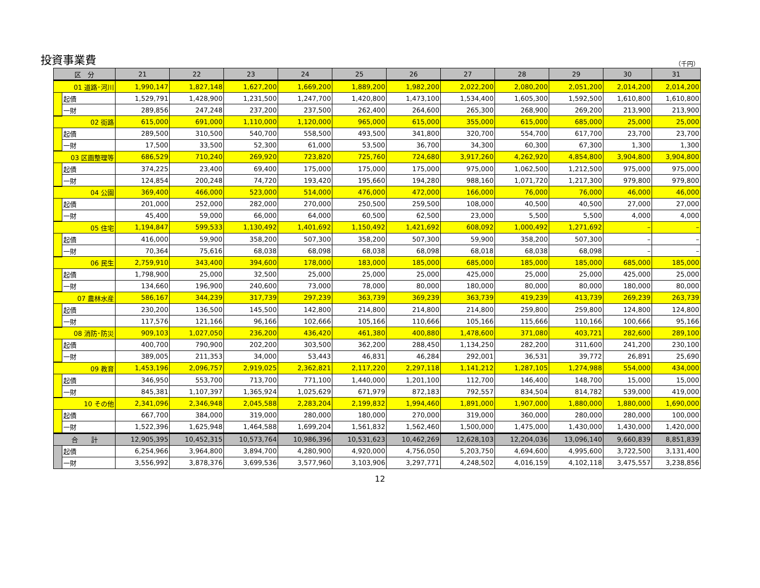投資事業費
（千円）
| 区 分 | | 21 | 22 | 23 | 24 | 25 | 26 | 27 | 28 | 29 | 30 | 31 |
| --- | --- | --- | --- | --- | --- | --- | --- | --- | --- | --- | --- | --- |
| 01 道路･河川 | | 1,990,147 | 1,827,148 | 1,627,200 | 1,669,200 | 1,889,200 | 1,982,200 | 2,022,200 | 2,080,200 | 2,051,200 | 2,014,200 | 2,014,200 |
| | 起債 | 1,529,791 | 1,428,900 | 1,231,500 | 1,247,700 | 1,420,800 | 1,473,100 | 1,534,400 | 1,605,300 | 1,592,500 | 1,610,800 | 1,610,800 |
| | 一財 | 289,856 | 247,248 | 237,200 | 237,500 | 262,400 | 264,600 | 265,300 | 268,900 | 269,200 | 213,900 | 213,900 |
| 02 街路 | | 615,000 | 691,000 | 1,110,000 | 1,120,000 | 965,000 | 615,000 | 355,000 | 615,000 | 685,000 | 25,000 | 25,000 |
| | 起債 | 289,500 | 310,500 | 540,700 | 558,500 | 493,500 | 341,800 | 320,700 | 554,700 | 617,700 | 23,700 | 23,700 |
| | 一財 | 17,500 | 33,500 | 52,300 | 61,000 | 53,500 | 36,700 | 34,300 | 60,300 | 67,300 | 1,300 | 1,300 |
| 03 区画整理等 | | 686,529 | 710,240 | 269,920 | 723,820 | 725,760 | 724,680 | 3,917,260 | 4,262,920 | 4,854,800 | 3,904,800 | 3,904,800 |
| | 起債 | 374,225 | 23,400 | 69,400 | 175,000 | 175,000 | 175,000 | 975,000 | 1,062,500 | 1,212,500 | 975,000 | 975,000 |
| | 一財 | 124,854 | 200,248 | 74,720 | 193,420 | 195,660 | 194,280 | 988,160 | 1,071,720 | 1,217,300 | 979,800 | 979,800 |
| 04 公園 | | 369,400 | 466,000 | 523,000 | 514,000 | 476,000 | 472,000 | 166,000 | 76,000 | 76,000 | 46,000 | 46,000 |
| | 起債 | 201,000 | 252,000 | 282,000 | 270,000 | 250,500 | 259,500 | 108,000 | 40,500 | 40,500 | 27,000 | 27,000 |
| | 一財 | 45,400 | 59,000 | 66,000 | 64,000 | 60,500 | 62,500 | 23,000 | 5,500 | 5,500 | 4,000 | 4,000 |
| 05 住宅 | | 1,194,847 | 599,533 | 1,130,492 | 1,401,692 | 1,150,492 | 1,421,692 | 608,092 | 1,000,492 | 1,271,692 | – | – |
| | 起債 | 416,000 | 59,900 | 358,200 | 507,300 | 358,200 | 507,300 | 59,900 | 358,200 | 507,300 | – | – |
| | 一財 | 70,364 | 75,616 | 68,038 | 68,098 | 68,038 | 68,098 | 68,018 | 68,038 | 68,098 | – | – |
| 06 民生 | | 2,759,910 | 343,400 | 394,600 | 178,000 | 183,000 | 185,000 | 685,000 | 185,000 | 185,000 | 685,000 | 185,000 |
| | 起債 | 1,798,900 | 25,000 | 32,500 | 25,000 | 25,000 | 25,000 | 425,000 | 25,000 | 25,000 | 425,000 | 25,000 |
| | 一財 | 134,660 | 196,900 | 240,600 | 73,000 | 78,000 | 80,000 | 180,000 | 80,000 | 80,000 | 180,000 | 80,000 |
| 07 農林水産 | | 586,167 | 344,239 | 317,739 | 297,239 | 363,739 | 369,239 | 363,739 | 419,239 | 413,739 | 269,239 | 263,739 |
| | 起債 | 230,200 | 136,500 | 145,500 | 142,800 | 214,800 | 214,800 | 214,800 | 259,800 | 259,800 | 124,800 | 124,800 |
| | 一財 | 117,576 | 121,166 | 96,166 | 102,666 | 105,166 | 110,666 | 105,166 | 115,666 | 110,166 | 100,666 | 95,166 |
| 08 消防･防災 | | 909,103 | 1,027,050 | 236,200 | 436,420 | 461,380 | 400,880 | 1,478,600 | 371,080 | 403,721 | 282,600 | 289,100 |
| | 起債 | 400,700 | 790,900 | 202,200 | 303,500 | 362,200 | 288,450 | 1,134,250 | 282,200 | 311,600 | 241,200 | 230,100 |
| | 一財 | 389,005 | 211,353 | 34,000 | 53,443 | 46,831 | 46,284 | 292,001 | 36,531 | 39,772 | 26,891 | 25,690 |
| 09 教育 | | 1,453,196 | 2,096,757 | 2,919,025 | 2,362,821 | 2,117,220 | 2,297,118 | 1,141,212 | 1,287,105 | 1,274,988 | 554,000 | 434,000 |
| | 起債 | 346,950 | 553,700 | 713,700 | 771,100 | 1,440,000 | 1,201,100 | 112,700 | 146,400 | 148,700 | 15,000 | 15,000 |
| | 一財 | 845,381 | 1,107,397 | 1,365,924 | 1,025,629 | 671,979 | 872,183 | 792,557 | 834,504 | 814,782 | 539,000 | 419,000 |
| 10 その他 | | 2,341,096 | 2,346,948 | 2,045,588 | 2,283,204 | 2,199,832 | 1,994,460 | 1,891,000 | 1,907,000 | 1,880,000 | 1,880,000 | 1,690,000 |
| | 起債 | 667,700 | 384,000 | 319,000 | 280,000 | 180,000 | 270,000 | 319,000 | 360,000 | 280,000 | 280,000 | 100,000 |
| | 一財 | 1,522,396 | 1,625,948 | 1,464,588 | 1,699,204 | 1,561,832 | 1,562,460 | 1,500,000 | 1,475,000 | 1,430,000 | 1,430,000 | 1,420,000 |
| 合 計 | | 12,905,395 | 10,452,315 | 10,573,764 | 10,986,396 | 10,531,623 | 10,462,269 | 12,628,103 | 12,204,036 | 13,096,140 | 9,660,839 | 8,851,839 |
| | 起債 | 6,254,966 | 3,964,800 | 3,894,700 | 4,280,900 | 4,920,000 | 4,756,050 | 5,203,750 | 4,694,600 | 4,995,600 | 3,722,500 | 3,131,400 |
| | 一財 | 3,556,992 | 3,878,376 | 3,699,536 | 3,577,960 | 3,103,906 | 3,297,771 | 4,248,502 | 4,016,159 | 4,102,118 | 3,475,557 | 3,238,856 |
12